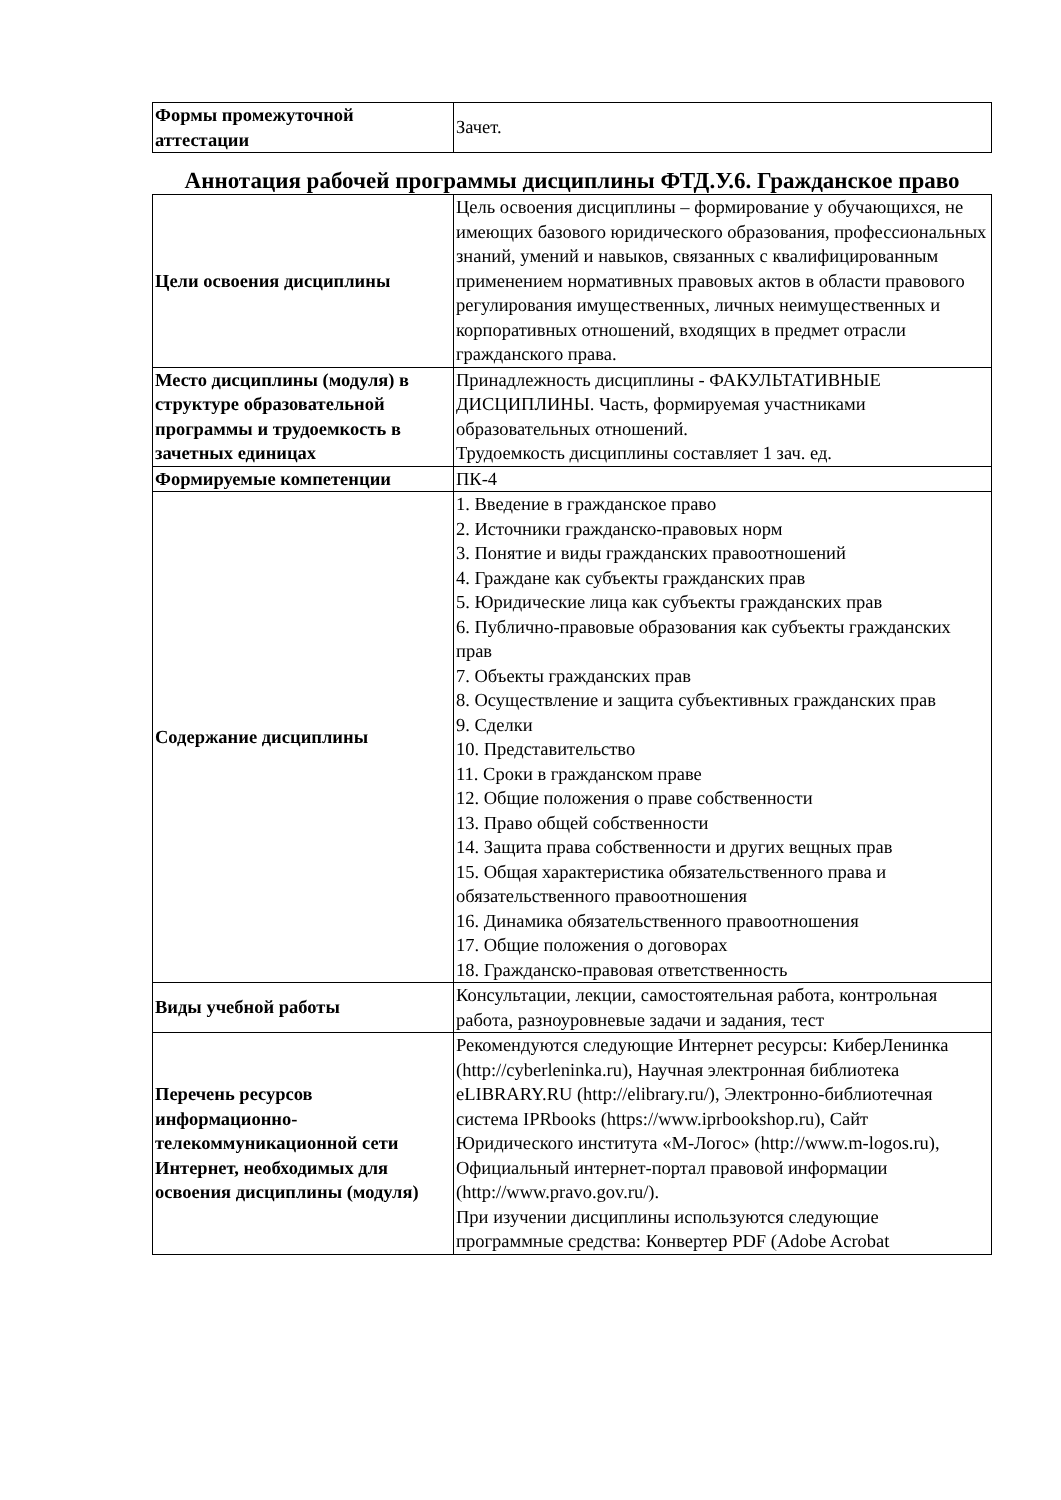| Формы промежуточной аттестации | Зачет. |
Аннотация рабочей программы дисциплины ФТД.У.6. Гражданское право
| Цели освоения дисциплины | Цель освоения дисциплины – формирование у обучающихся, не имеющих базового юридического образования, профессиональных знаний, умений и навыков, связанных с квалифицированным применением нормативных правовых актов в области правового регулирования имущественных, личных неимущественных и корпоративных отношений, входящих в предмет отрасли гражданского права. |
| Место дисциплины (модуля) в структуре образовательной программы и трудоемкость в зачетных единицах | Принадлежность дисциплины - ФАКУЛЬТАТИВНЫЕ ДИСЦИПЛИНЫ. Часть, формируемая участниками образовательных отношений. Трудоемкость дисциплины составляет 1 зач. ед. |
| Формируемые компетенции | ПК-4 |
| Содержание дисциплины | 1. Введение в гражданское право 2. Источники гражданско-правовых норм 3. Понятие и виды гражданских правоотношений 4. Граждане как субъекты гражданских прав 5. Юридические лица как субъекты гражданских прав 6. Публично-правовые образования как субъекты гражданских прав 7. Объекты гражданских прав 8. Осуществление и защита субъективных гражданских прав 9. Сделки 10. Представительство 11. Сроки в гражданском праве 12. Общие положения о праве собственности 13. Право общей собственности 14. Защита права собственности и других вещных прав 15. Общая характеристика обязательственного права и обязательственного правоотношения 16. Динамика обязательственного правоотношения 17. Общие положения о договорах 18. Гражданско-правовая ответственность |
| Виды учебной работы | Консультации, лекции, самостоятельная работа, контрольная работа, разноуровневые задачи и задания, тест |
| Перечень ресурсов информационно-телекоммуникационной сети Интернет, необходимых для освоения дисциплины (модуля) | Рекомендуются следующие Интернет ресурсы: КиберЛенинка (http://cyberleninka.ru), Научная электронная библиотека eLIBRARY.RU (http://elibrary.ru/), Электронно-библиотечная система IPRbooks (https://www.iprbookshop.ru), Сайт Юридического института «М-Логос» (http://www.m-logos.ru), Официальный интернет-портал правовой информации (http://www.pravo.gov.ru/). При изучении дисциплины используются следующие программные средства: Конвертер PDF (Adobe Acrobat |